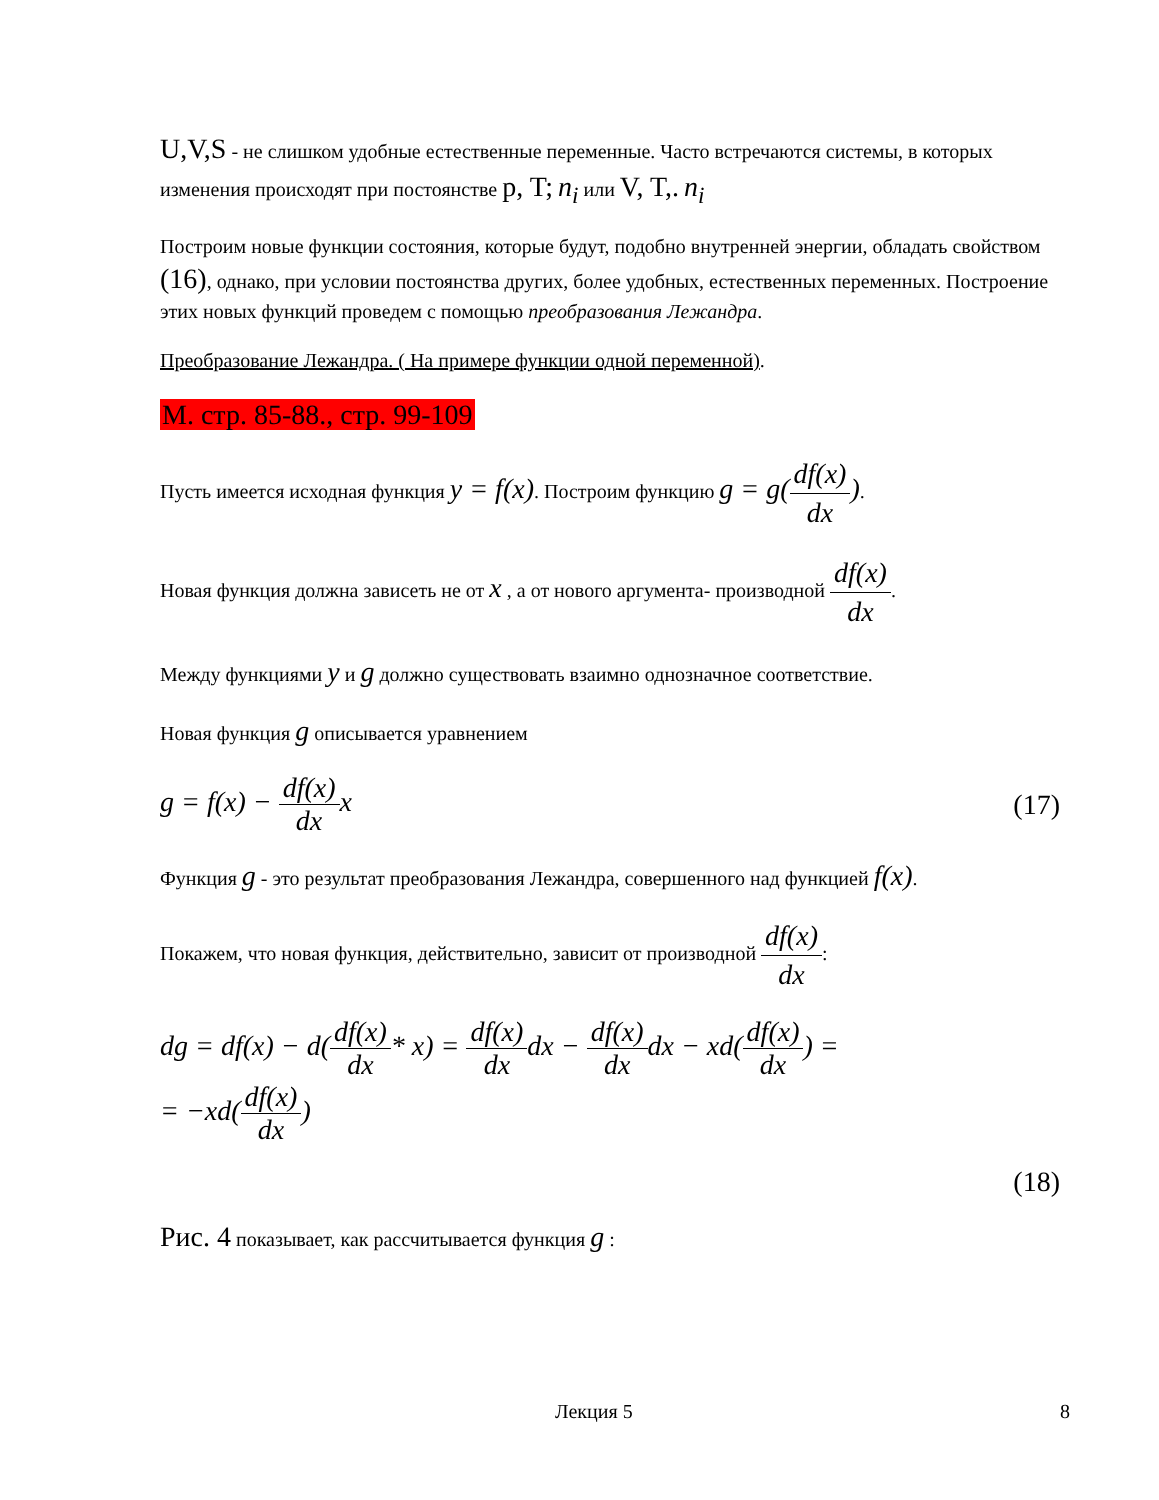U,V,S - не слишком удобные естественные переменные. Часто встречаются системы, в которых изменения происходят при постоянстве p, T; n<sub>i</sub> или V, T,. n<sub>i</sub>
Построим новые функции состояния, которые будут, подобно внутренней энергии, обладать свойством (16), однако, при условии постоянства других, более удобных, естественных переменных. Построение этих новых функций проведем с помощью преобразования Лежандра.
Преобразование Лежандра. ( На примере функции одной переменной).
М. стр. 85-88., стр. 99-109
Пусть имеется исходная функция y = f(x). Построим функцию g = g(df(x) dx).
Новая функция должна зависеть не от x , а от нового аргумента- производной df(x) dx.
Между функциями y и g должно существовать взаимно однозначное соответствие.
Новая функция g описывается уравнением
g = f(x) − df(x) dx x (17)
Функция g - это результат преобразования Лежандра, совершенного над функцией f(x).
Покажем, что новая функция, действительно, зависит от производной df(x) dx:
dg = df(x) − d(df(x) dx* x) = df(x) dx dx − df(x) dx dx − xd(df(x) dx) =
= −xd(df(x) dx)
(18)
Рис. 4 показывает, как рассчитывается функция g :
Лекция 5 8